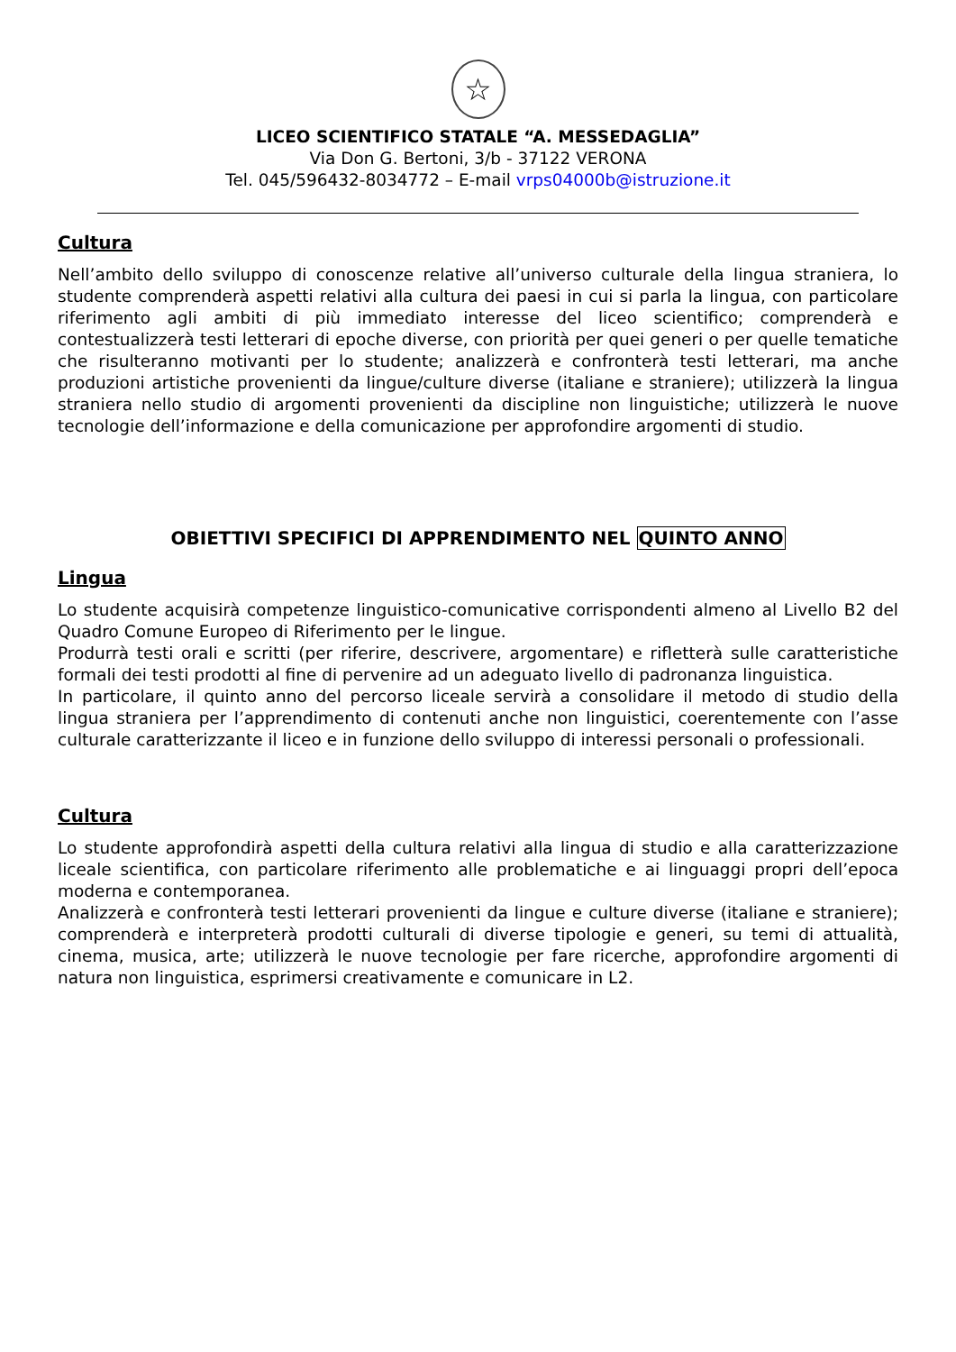☆
LICEO SCIENTIFICO STATALE “A. MESSEDAGLIA”
Via Don G. Bertoni, 3/b - 37122 VERONA
Tel. 045/596432-8034772 – E-mail vrps04000b@istruzione.it
Cultura
Nell’ambito dello sviluppo di conoscenze relative all’universo culturale della lingua straniera, lo studente comprenderà aspetti relativi alla cultura dei paesi in cui si parla la lingua, con particolare riferimento agli ambiti di più immediato interesse del liceo scientifico; comprenderà e contestualizzerà testi letterari di epoche diverse, con priorità per quei generi o per quelle tematiche che risulteranno motivanti per lo studente; analizzerà e confronterà testi letterari, ma anche produzioni artistiche provenienti da lingue/culture diverse (italiane e straniere); utilizzerà la lingua straniera nello studio di argomenti provenienti da discipline non linguistiche; utilizzerà le nuove tecnologie dell’informazione e della comunicazione per approfondire argomenti di studio.
OBIETTIVI SPECIFICI DI APPRENDIMENTO NEL QUINTO ANNO
Lingua
Lo studente acquisirà competenze linguistico-comunicative corrispondenti almeno al Livello B2 del Quadro Comune Europeo di Riferimento per le lingue.
Produrrà testi orali e scritti (per riferire, descrivere, argomentare) e rifletterà sulle caratteristiche formali dei testi prodotti al fine di pervenire ad un adeguato livello di padronanza linguistica.
In particolare, il quinto anno del percorso liceale servirà a consolidare il metodo di studio della lingua straniera per l’apprendimento di contenuti anche non linguistici, coerentemente con l’asse culturale caratterizzante il liceo e in funzione dello sviluppo di interessi personali o professionali.
Cultura
Lo studente approfondirà aspetti della cultura relativi alla lingua di studio e alla caratterizzazione liceale scientifica, con particolare riferimento alle problematiche e ai linguaggi propri dell’epoca moderna e contemporanea.
Analizzerà e confronterà testi letterari provenienti da lingue e culture diverse (italiane e straniere); comprenderà e interpreterà prodotti culturali di diverse tipologie e generi, su temi di attualità, cinema, musica, arte; utilizzerà le nuove tecnologie per fare ricerche, approfondire argomenti di natura non linguistica, esprimersi creativamente e comunicare in L2.